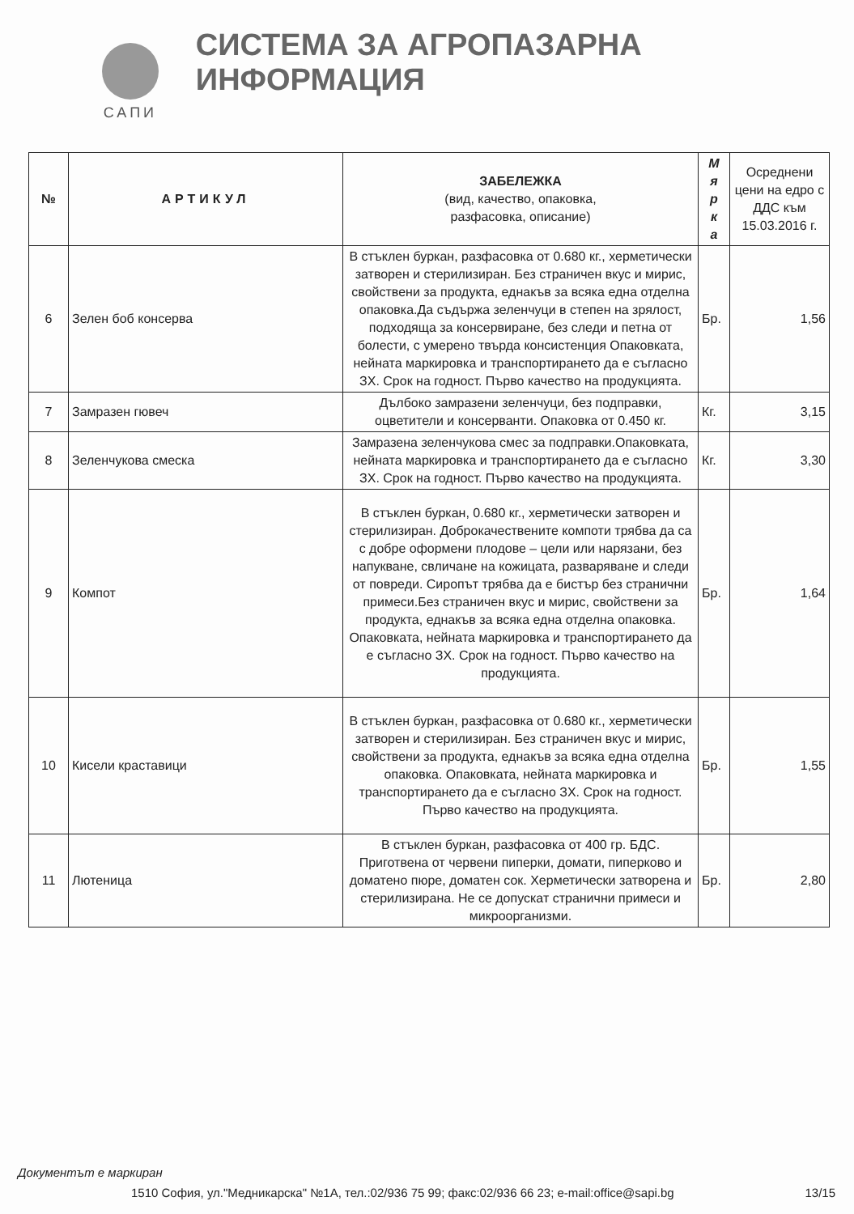САПИ
СИСТЕМА ЗА АГРОПАЗАРНА ИНФОРМАЦИЯ
| № | АРТИКУЛ | ЗАБЕЛЕЖКА (вид, качество, опаковка, разфасовка, описание) | М я р к а | Осреднени цени на едро с ДДС към 15.03.2016 г. |
| --- | --- | --- | --- | --- |
| 6 | Зелен боб консерва | В стъклен буркан, разфасовка от 0.680 кг., херметически затворен и стерилизиран. Без страничен вкус и мирис, свойствени за продукта, еднакъв за всяка една отделна опаковка.Да съдържа зеленчуци в степен на зрялост, подходяща за консервиране, без следи и петна от болести, с умерено твърда консистенция Опаковката, нейната маркировка и транспортирането да е съгласно ЗХ. Срок на годност. Първо качество на продукцията. | Бр. | 1,56 |
| 7 | Замразен гювеч | Дълбоко замразени зеленчуци, без подправки, оцветители и консерванти. Опаковка от 0.450 кг. | Кг. | 3,15 |
| 8 | Зеленчукова смеска | Замразена зеленчукова смес за подправки.Опаковката, нейната маркировка и транспортирането да е съгласно ЗХ. Срок на годност. Първо качество на продукцията. | Кг. | 3,30 |
| 9 | Компот | В стъклен буркан, 0.680 кг., херметически затворен и стерилизиран. Доброкачествените компоти трябва да са с добре оформени плодове – цели или нарязани, без напукване, свличане на кожицата, разваряване и следи от повреди. Сиропът трябва да е бистър без странични примеси.Без страничен вкус и мирис, свойствени за продукта, еднакъв за всяка една отделна опаковка. Опаковката, нейната маркировка и транспортирането да е съгласно ЗХ. Срок на годност. Първо качество на продукцията. | Бр. | 1,64 |
| 10 | Кисели краставици | В стъклен буркан, разфасовка от 0.680 кг., херметически затворен и стерилизиран. Без страничен вкус и мирис, свойствени за продукта, еднакъв за всяка една отделна опаковка. Опаковката, нейната маркировка и транспортирането да е съгласно ЗХ. Срок на годност. Първо качество на продукцията. | Бр. | 1,55 |
| 11 | Лютеница | В стъклен буркан, разфасовка от 400 гр. БДС. Приготвена от червени пиперки, домати, пиперково и доматено пюре, доматен сок. Херметически затворена и стерилизирана. Не се допускат странични примеси и микроорганизми. | Бр. | 2,80 |
Документът е маркиран
1510 София, ул."Медникарска" №1А, тел.:02/936 75 99; факс:02/936 66 23; e-mail:office@sapi.bg 13/15